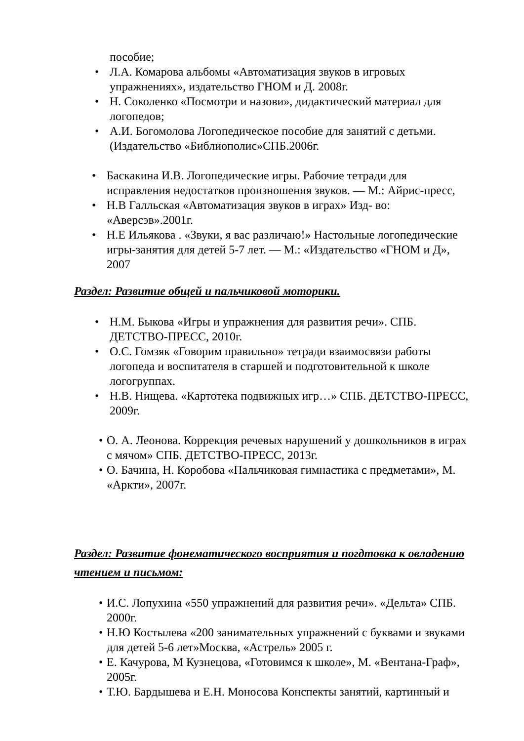пособие;
• Л.А. Комарова альбомы «Автоматизация звуков в игровых упражнениях», издательство ГНОМ и Д. 2008г.
• Н. Соколенко «Посмотри и назови», дидактический материал для логопедов;
• А.И. Богомолова Логопедическое пособие для занятий с детьми. (Издательство «Библиополис»СПБ.2006г.
• Баскакина И.В. Логопедические игры. Рабочие тетради для исправления недостатков произношения звуков. — М.: Айрис-пресс,
• Н.В Галльская «Автоматизация звуков в играх» Изд- во: «Аверсэв».2001г.
• Н.Е Ильякова . «Звуки, я вас различаю!» Настольные логопедические игры-занятия для детей 5-7 лет. — М.: «Издательство «ГНОМ и Д», 2007
Раздел: Развитие общей и пальчиковой моторики.
• Н.М. Быкова «Игры и упражнения для развития речи». СПБ. ДЕТСТВО-ПРЕСС, 2010г.
• О.С. Гомзяк «Говорим правильно» тетради взаимосвязи работы логопеда и воспитателя в старшей и подготовительной к школе логогруппах.
• Н.В. Нищева. «Картотека подвижных игр…» СПБ. ДЕТСТВО-ПРЕСС, 2009г.
• О. А. Леонова. Коррекция речевых нарушений у дошкольников в играх с мячом» СПБ. ДЕТСТВО-ПРЕСС, 2013г.
• О. Бачина, Н. Коробова «Пальчиковая гимнастика с предметами», М. «Аркти», 2007г.
Раздел: Развитие фонематического восприятия и погдтовка к овладению чтением и письмом:
• И.С. Лопухина «550 упражнений для развития речи». «Дельта» СПБ. 2000г.
• Н.Ю Костылева «200 занимательных упражнений с буквами и звуками для детей 5-6 лет»Москва, «Астрель» 2005 г.
• Е. Качурова, М Кузнецова, «Готовимся к школе», М. «Вентана-Граф», 2005г.
• Т.Ю. Бардышева и Е.Н. Моносова Конспекты занятий, картинный и